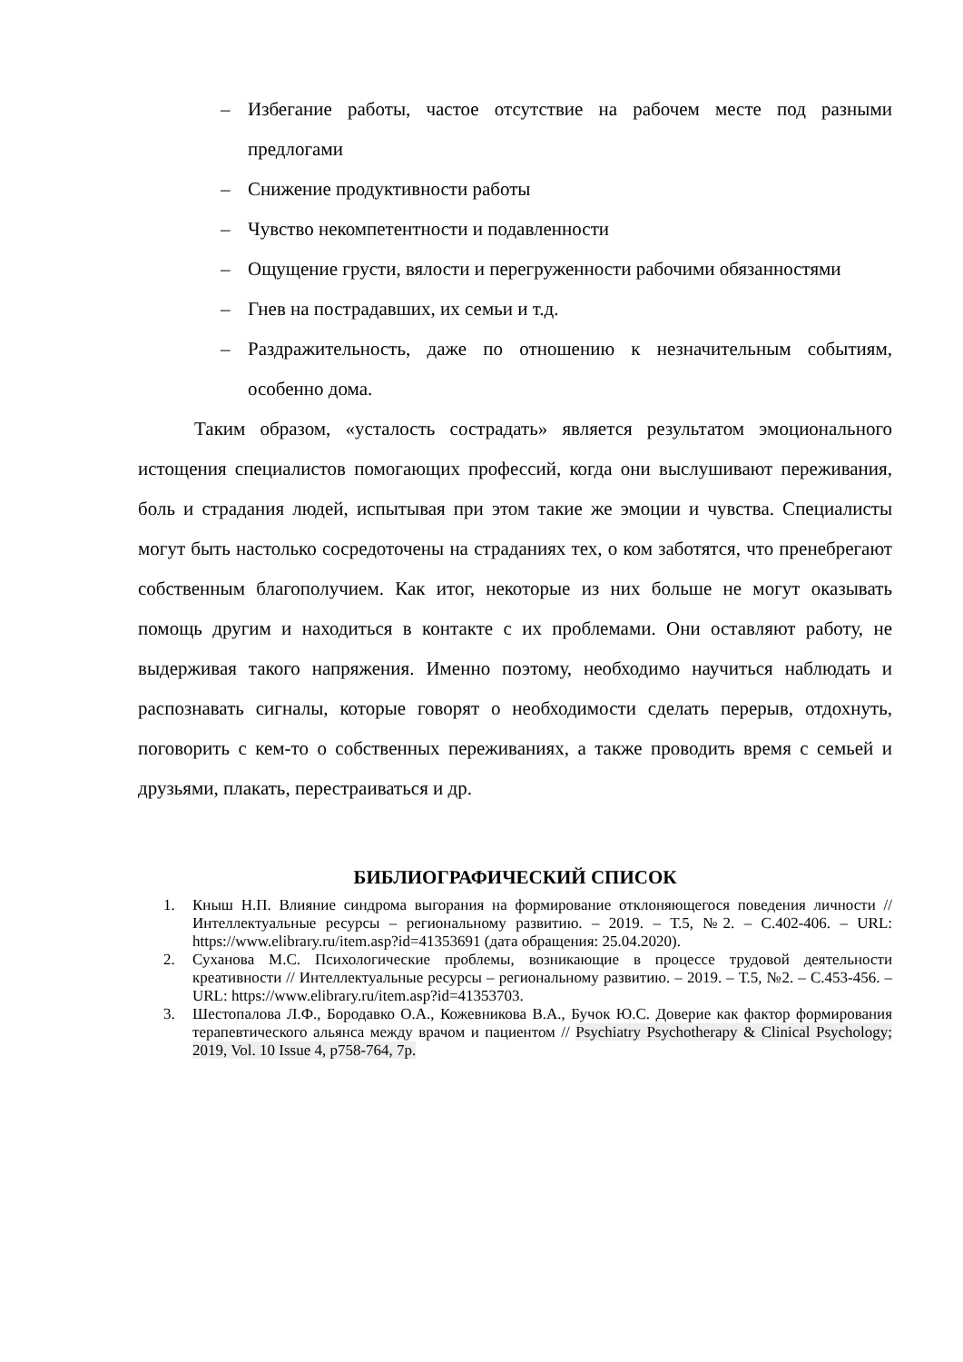– Избегание работы, частое отсутствие на рабочем месте под разными предлогами
– Снижение продуктивности работы
– Чувство некомпетентности и подавленности
– Ощущение грусти, вялости и перегруженности рабочими обязанностями
– Гнев на пострадавших, их семьи и т.д.
– Раздражительность, даже по отношению к незначительным событиям, особенно дома.
Таким образом, «усталость сострадать» является результатом эмоционального истощения специалистов помогающих профессий, когда они выслушивают переживания, боль и страдания людей, испытывая при этом такие же эмоции и чувства. Специалисты могут быть настолько сосредоточены на страданиях тех, о ком заботятся, что пренебрегают собственным благополучием. Как итог, некоторые из них больше не могут оказывать помощь другим и находиться в контакте с их проблемами. Они оставляют работу, не выдерживая такого напряжения. Именно поэтому, необходимо научиться наблюдать и распознавать сигналы, которые говорят о необходимости сделать перерыв, отдохнуть, поговорить с кем-то о собственных переживаниях, а также проводить время с семьей и друзьями, плакать, перестраиваться и др.
БИБЛИОГРАФИЧЕСКИЙ СПИСОК
1. Кныш Н.П. Влияние синдрома выгорания на формирование отклоняющегося поведения личности // Интеллектуальные ресурсы – региональному развитию. – 2019. – Т.5, №2. – С.402-406. – URL: https://www.elibrary.ru/item.asp?id=41353691 (дата обращения: 25.04.2020).
2. Суханова М.С. Психологические проблемы, возникающие в процессе трудовой деятельности креативности // Интеллектуальные ресурсы – региональному развитию. – 2019. – Т.5, №2. – С.453-456. – URL: https://www.elibrary.ru/item.asp?id=41353703.
3. Шестопалова Л.Ф., Бородавко О.А., Кожевникова В.А., Бучок Ю.С. Доверие как фактор формирования терапевтического альянса между врачом и пациентом // Psychiatry Psychotherapy & Clinical Psychology; 2019, Vol. 10 Issue 4, p758-764, 7p.